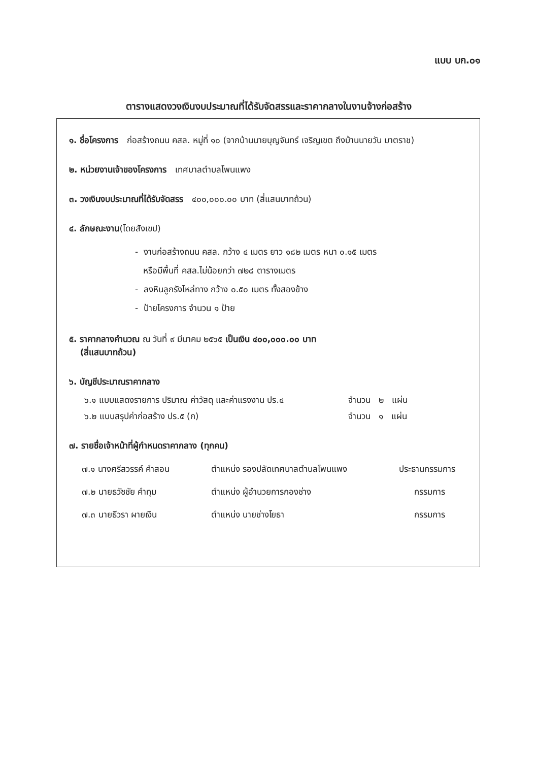แบบ บก.๐๑
ตารางแสดงวงเงินงบประมาณที่ได้รับจัดสรรและราคากลางในงานจ้างก่อสร้าง
๑. ชื่อโครงการ ก่อสร้างถนน คสล. หมู่ที่ ๑๐ (จากบ้านนายบุญจันทร์ เจริญเขต ถึงบ้านนายวัน มาตราช)
๒. หน่วยงานเจ้าของโครงการ เทศบาลตำบลโพนแพง
๓. วงเงินงบประมาณที่ได้รับจัดสรร ๔๐๐,๐๐๐.๐๐ บาท (สี่แสนบาทถ้วน)
๔. ลักษณะงาน(โดยสังเขป)
- งานก่อสร้างถนน คสล. กว้าง ๔ เมตร ยาว ๑๘๒ เมตร หนา ๐.๑๕ เมตร
หรือมีพื้นที่ คสล.ไม่น้อยกว่า ๗๒๘ ตารางเมตร
- ลงหินลูกรังไหล่ทาง กว้าง ๐.๕๐ เมตร ทั้งสองข้าง
- ป้ายโครงการ จำนวน ๑ ป้าย
๕. ราคากลางคำนวณ ณ วันที่ ๙ มีนาคม ๒๕๖๕ เป็นเงิน ๔๐๐,๐๐๐.๐๐ บาท
(สี่แสนบาทถ้วน)
๖. บัญชีประมาณราคากลาง
๖.๑ แบบแสดงรายการ ปริมาณ ค่าวัสดุ และค่าแรงงาน ปร.๔ จำนวน ๒ แผ่น
๖.๒ แบบสรุปค่าก่อสร้าง ปร.๕ (ก) จำนวน ๑ แผ่น
๗. รายชื่อเจ้าหน้าที่ผู้กำหนดราคากลาง (ทุกคน)
๗.๑ นางศรีสวรรค์ คำสอน ตำแหน่ง รองปลัดเทศบาลตำบลโพนแพง ประธานกรรมการ
๗.๒ นายธวัชชัย คำทุม ตำแหน่ง ผู้อำนวยการกองช่าง กรรมการ
๗.๓ นายธีวรา ผายเงิน ตำแหน่ง นายช่างโยธา กรรมการ